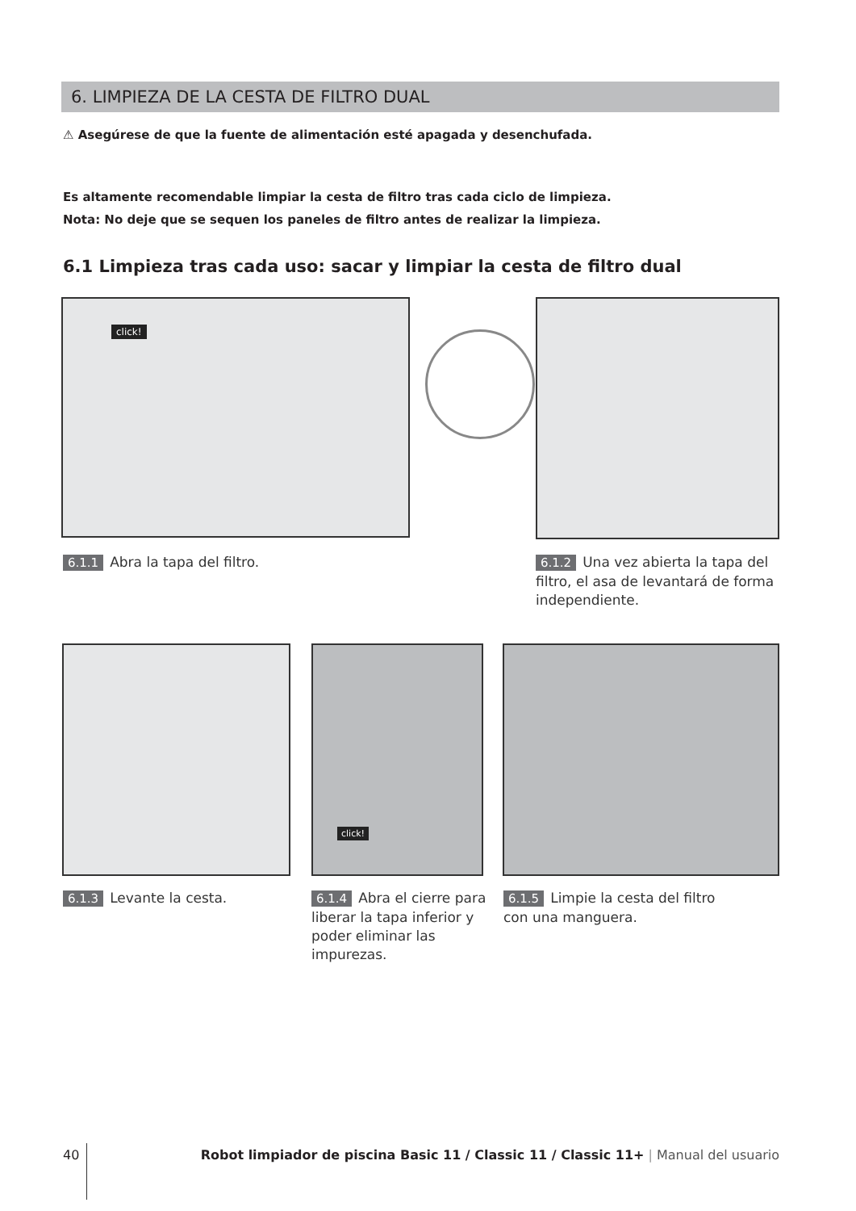6. LIMPIEZA DE LA CESTA DE FILTRO DUAL
⚠ Asegúrese de que la fuente de alimentación esté apagada y desenchufada.
Es altamente recomendable limpiar la cesta de filtro tras cada ciclo de limpieza.
Nota: No deje que se sequen los paneles de filtro antes de realizar la limpieza.
6.1 Limpieza tras cada uso: sacar y limpiar la cesta de filtro dual
click!
6.1.1 Abra la tapa del filtro.
6.1.2 Una vez abierta la tapa del filtro, el asa de levantará de forma independiente.
click!
6.1.3 Levante la cesta.
6.1.4 Abra el cierre para liberar la tapa inferior y poder eliminar las impurezas.
6.1.5 Limpie la cesta del filtro con una manguera.
40
Robot limpiador de piscina Basic 11 / Classic 11 / Classic 11+ | Manual del usuario